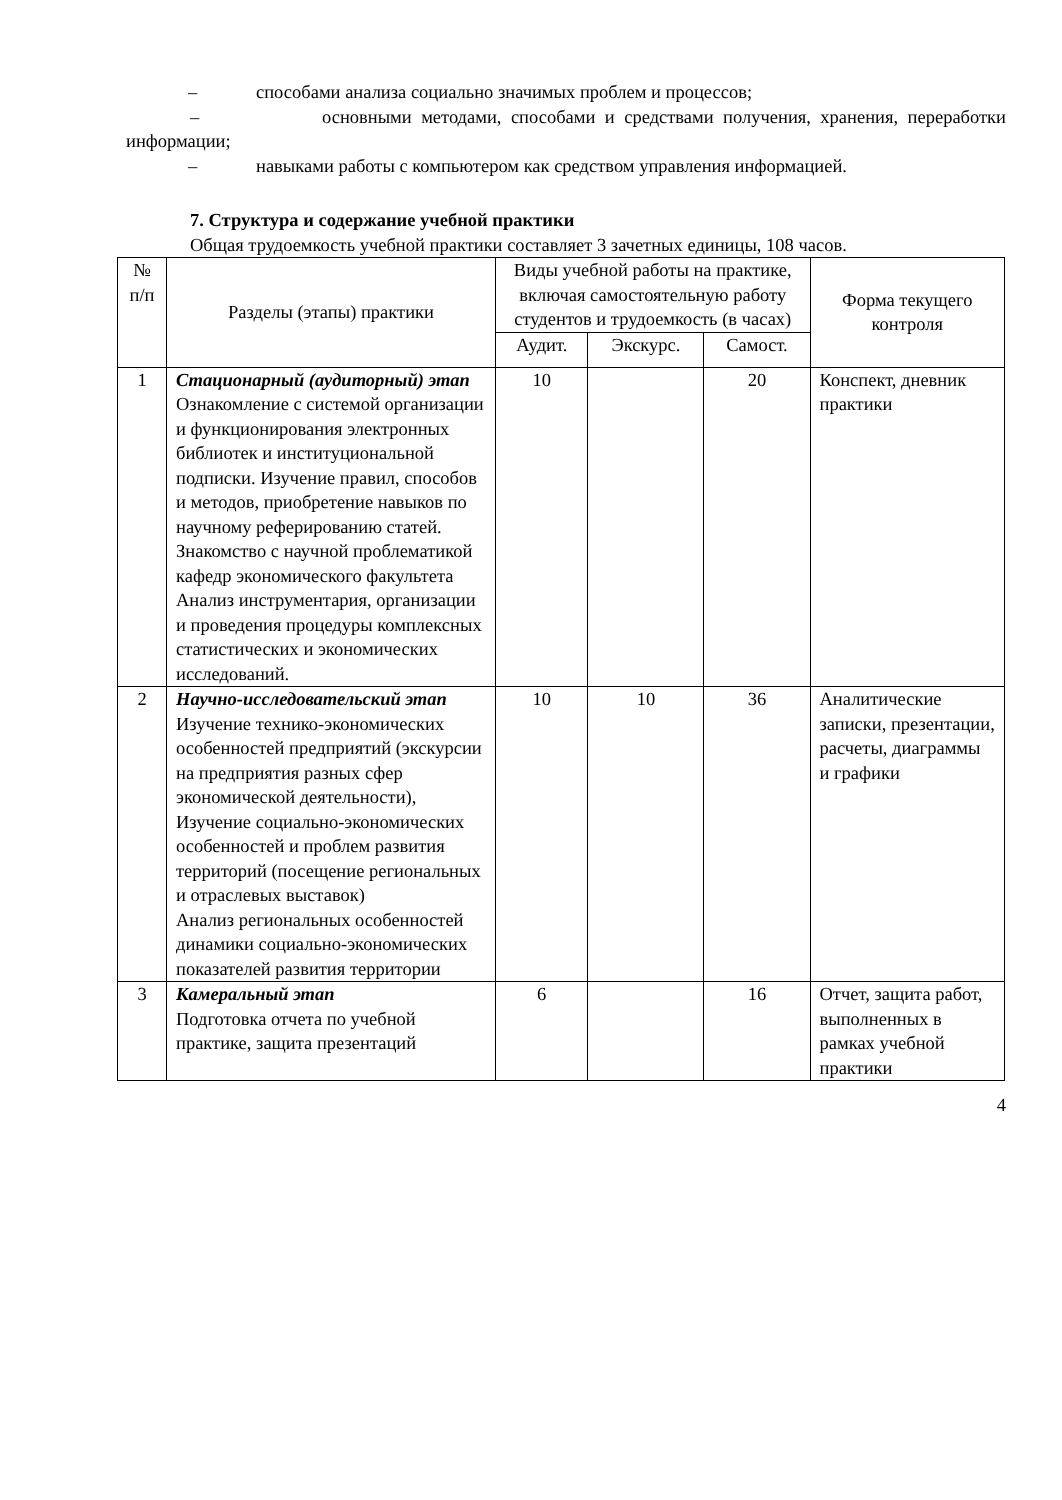– способами анализа социально значимых проблем и процессов;
– основными методами, способами и средствами получения, хранения, переработки информации;
– навыками работы с компьютером как средством управления информацией.
7. Структура и содержание учебной практики
Общая трудоемкость учебной практики составляет 3 зачетных единицы, 108 часов.
| № п/п | Разделы (этапы) практики | Виды учебной работы на практике, включая самостоятельную работу студентов и трудоемкость (в часах) | | | Форма текущего контроля |
| --- | --- | --- | --- | --- | --- |
| | | Аудит. | Экскурс. | Самост. | |
| 1 | Стационарный (аудиторный) этап Ознакомление с системой организации и функционирования электронных библиотек и институциональной подписки. Изучение правил, способов и методов, приобретение навыков по научному реферированию статей. Знакомство с научной проблематикой кафедр экономического факультета Анализ инструментария, организации и проведения процедуры комплексных статистических и экономических исследований. | 10 | | 20 | Конспект, дневник практики |
| 2 | Научно-исследовательский этап Изучение технико-экономических особенностей предприятий (экскурсии на предприятия разных сфер экономической деятельности), Изучение социально-экономических особенностей и проблем развития территорий (посещение региональных и отраслевых выставок) Анализ региональных особенностей динамики социально-экономических показателей развития территории | 10 | 10 | 36 | Аналитические записки, презентации, расчеты, диаграммы и графики |
| 3 | Камеральный этап Подготовка отчета по учебной практике, защита презентаций | 6 | | 16 | Отчет, защита работ, выполненных в рамках учебной практики |
4